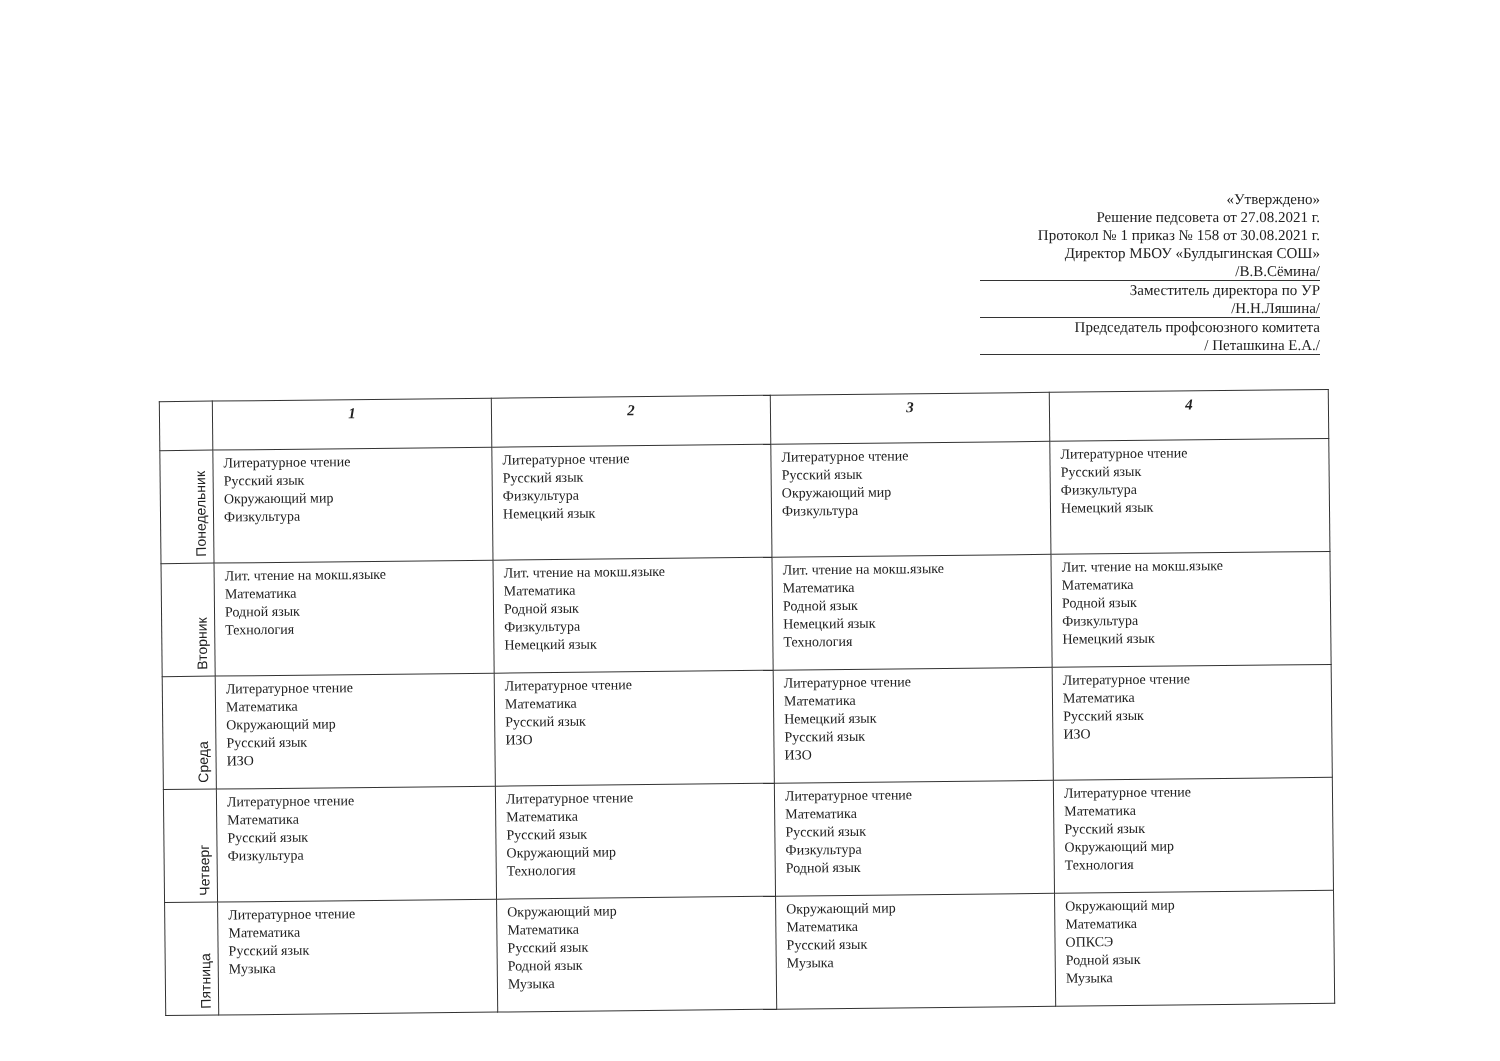«Утверждено»
Решение педсовета от 27.08.2021 г.
Протокол № 1 приказ № 158 от 30.08.2021 г.
Директор МБОУ «Булдыгинская СОШ»
/В.В.Сёмина/
Заместитель директора по УР
/Н.Н.Ляшина/
Председатель профсоюзного комитета
/ Петашкина Е.А./
| | 1 | 2 | 3 | 4 |
| --- | --- | --- | --- | --- |
| Понедельник | Литературное чтение Русский язык Окружающий мир Физкультура | Литературное чтение Русский язык Физкультура Немецкий язык | Литературное чтение Русский язык Окружающий мир Физкультура | Литературное чтение Русский язык Физкультура Немецкий язык |
| Вторник | Лит. чтение на мокш.языке Математика Родной язык Технология | Лит. чтение на мокш.языке Математика Родной язык Физкультура Немецкий язык | Лит. чтение на мокш.языке Математика Родной язык Немецкий язык Технология | Лит. чтение на мокш.языке Математика Родной язык Физкультура Немецкий язык |
| Среда | Литературное чтение Математика Окружающий мир Русский язык ИЗО | Литературное чтение Математика Русский язык ИЗО | Литературное чтение Математика Немецкий язык Русский язык ИЗО | Литературное чтение Математика Русский язык ИЗО |
| Четверг | Литературное чтение Математика Русский язык Физкультура | Литературное чтение Математика Русский язык Окружающий мир Технология | Литературное чтение Математика Русский язык Физкультура Родной язык | Литературное чтение Математика Русский язык Окружающий мир Технология |
| Пятница | Литературное чтение Математика Русский язык Музыка | Окружающий мир Математика Русский язык Родной язык Музыка | Окружающий мир Математика Русский язык Музыка | Окружающий мир Математика ОПКСЭ Родной язык Музыка |